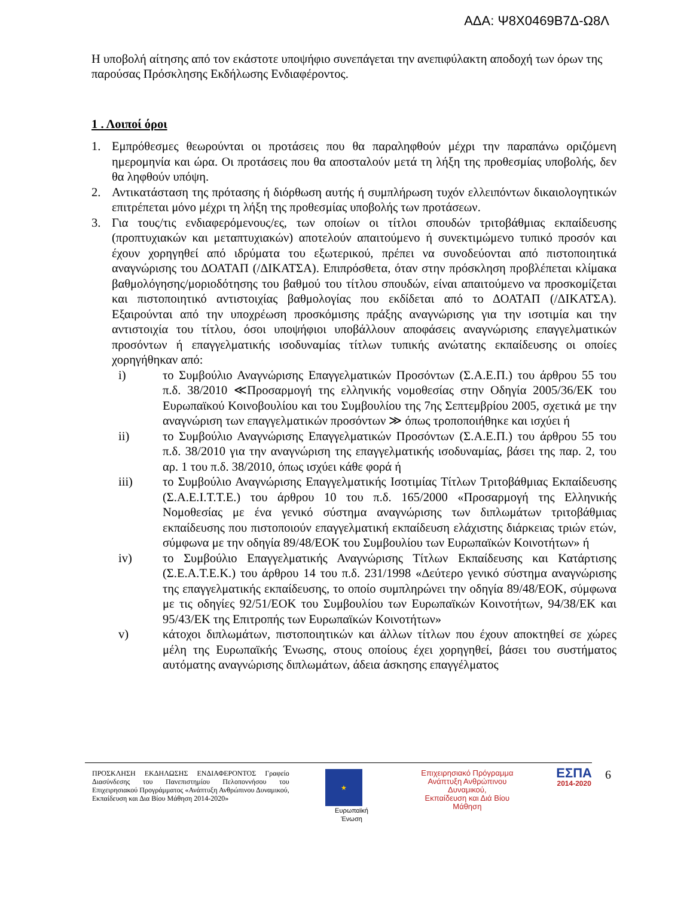ΑΔΑ: Ψ8Χ0469Β7Δ-Ω8Λ
Η υποβολή αίτησης από τον εκάστοτε υποψήφιο συνεπάγεται την ανεπιφύλακτη αποδοχή των όρων της παρούσας Πρόσκλησης Εκδήλωσης Ενδιαφέροντος.
1 . Λοιποί όροι
1. Εμπρόθεσμες θεωρούνται οι προτάσεις που θα παραληφθούν μέχρι την παραπάνω οριζόμενη ημερομηνία και ώρα. Οι προτάσεις που θα αποσταλούν μετά τη λήξη της προθεσμίας υποβολής, δεν θα ληφθούν υπόψη.
2. Αντικατάσταση της πρότασης ή διόρθωση αυτής ή συμπλήρωση τυχόν ελλειπόντων δικαιολογητικών επιτρέπεται μόνο μέχρι τη λήξη της προθεσμίας υποβολής των προτάσεων.
3. Για τους/τις ενδιαφερόμενους/ες, των οποίων οι τίτλοι σπουδών τριτοβάθμιας εκπαίδευσης (προπτυχιακών και μεταπτυχιακών) αποτελούν απαιτούμενο ή συνεκτιμώμενο τυπικό προσόν και έχουν χορηγηθεί από ιδρύματα του εξωτερικού, πρέπει να συνοδεύονται από πιστοποιητικά αναγνώρισης του ΔΟΑΤΑΠ (/ΔΙΚΑΤΣΑ). Επιπρόσθετα, όταν στην πρόσκληση προβλέπεται κλίμακα βαθμολόγησης/μοριοδότησης του βαθμού του τίτλου σπουδών, είναι απαιτούμενο να προσκομίζεται και πιστοποιητικό αντιστοιχίας βαθμολογίας που εκδίδεται από το ΔΟΑΤΑΠ (/ΔΙΚΑΤΣΑ). Εξαιρούνται από την υποχρέωση προσκόμισης πράξης αναγνώρισης για την ισοτιμία και την αντιστοιχία του τίτλου, όσοι υποψήφιοι υποβάλλουν αποφάσεις αναγνώρισης επαγγελματικών προσόντων ή επαγγελματικής ισοδυναμίας τίτλων τυπικής ανώτατης εκπαίδευσης οι οποίες χορηγήθηκαν από:
i) το Συμβούλιο Αναγνώρισης Επαγγελματικών Προσόντων (Σ.Α.Ε.Π.) του άρθρου 55 του π.δ. 38/2010 ≪Προσαρμογή της ελληνικής νομοθεσίας στην Οδηγία 2005/36/ΕΚ του Ευρωπαϊκού Κοινοβουλίου και του Συμβουλίου της 7ης Σεπτεμβρίου 2005, σχετικά με την αναγνώριση των επαγγελματικών προσόντων ≫ όπως τροποποιήθηκε και ισχύει ή
ii) το Συμβούλιο Αναγνώρισης Επαγγελματικών Προσόντων (Σ.Α.Ε.Π.) του άρθρου 55 του π.δ. 38/2010 για την αναγνώριση της επαγγελματικής ισοδυναμίας, βάσει της παρ. 2, του αρ. 1 του π.δ. 38/2010, όπως ισχύει κάθε φορά ή
iii) το Συμβούλιο Αναγνώρισης Επαγγελματικής Ισοτιμίας Τίτλων Τριτοβάθμιας Εκπαίδευσης (Σ.Α.Ε.Ι.Τ.Τ.Ε.) του άρθρου 10 του π.δ. 165/2000 «Προσαρμογή της Ελληνικής Νομοθεσίας με ένα γενικό σύστημα αναγνώρισης των διπλωμάτων τριτοβάθμιας εκπαίδευσης που πιστοποιούν επαγγελματική εκπαίδευση ελάχιστης διάρκειας τριών ετών, σύμφωνα με την οδηγία 89/48/ΕΟΚ του Συμβουλίου των Ευρωπαϊκών Κοινοτήτων» ή
iv) το Συμβούλιο Επαγγελματικής Αναγνώρισης Τίτλων Εκπαίδευσης και Κατάρτισης (Σ.Ε.Α.Τ.Ε.Κ.) του άρθρου 14 του π.δ. 231/1998 «Δεύτερο γενικό σύστημα αναγνώρισης της επαγγελματικής εκπαίδευσης, το οποίο συμπληρώνει την οδηγία 89/48/ΕΟΚ, σύμφωνα με τις οδηγίες 92/51/ΕΟΚ του Συμβουλίου των Ευρωπαϊκών Κοινοτήτων, 94/38/ΕΚ και 95/43/ΕΚ της Επιτροπής των Ευρωπαϊκών Κοινοτήτων»
v) κάτοχοι διπλωμάτων, πιστοποιητικών και άλλων τίτλων που έχουν αποκτηθεί σε χώρες μέλη της Ευρωπαϊκής Ένωσης, στους οποίους έχει χορηγηθεί, βάσει του συστήματος αυτόματης αναγνώρισης διπλωμάτων, άδεια άσκησης επαγγέλματος
ΠΡΟΣΚΛΗΣΗ ΕΚΔΗΛΩΣΗΣ ΕΝΔΙΑΦΕΡΟΝΤΟΣ Γραφείο Διασύνδεσης του Πανεπιστημίου Πελοποννήσου του Επιχειρησιακού Προγράμματος «Ανάπτυξη Ανθρώπινου Δυναμικού, Εκπαίδευση και Δια Βίου Μάθηση 2014-2020»
★
Ευρωπαϊκή Ένωση
Επιχειρησιακό Πρόγραμμα
Ανάπτυξη Ανθρώπινου Δυναμικού,
Εκπαίδευση και Διά Βίου Μάθηση
ΕΣΠΑ
2014-2020
6